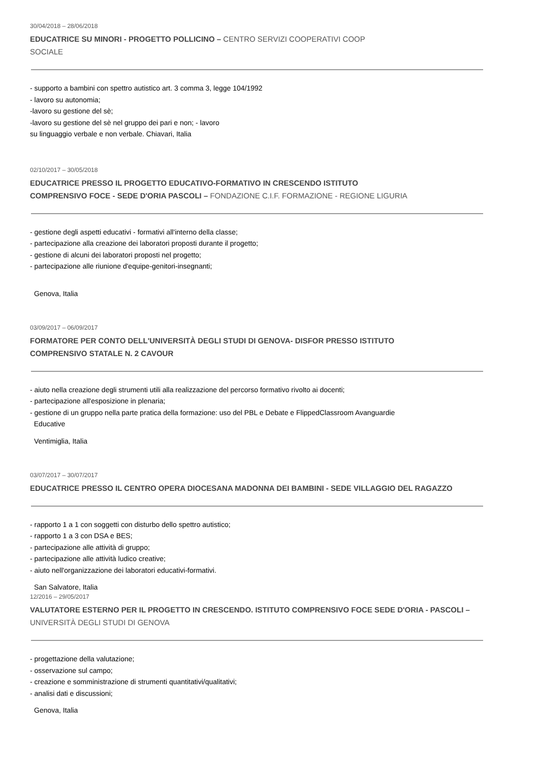30/04/2018 – 28/06/2018
EDUCATRICE SU MINORI - PROGETTO POLLICINO – CENTRO SERVIZI COOPERATIVI COOP SOCIALE
- supporto a bambini con spettro autistico art. 3 comma 3, legge 104/1992
- lavoro su autonomia;
-lavoro su gestione del sè;
-lavoro su gestione del sè nel gruppo dei pari e non; - lavoro
su linguaggio verbale e non verbale. Chiavari, Italia
02/10/2017 – 30/05/2018
EDUCATRICE PRESSO IL PROGETTO EDUCATIVO-FORMATIVO IN CRESCENDO ISTITUTO COMPRENSIVO FOCE - SEDE D'ORIA PASCOLI – FONDAZIONE C.I.F. FORMAZIONE - REGIONE LIGURIA
- gestione degli aspetti educativi - formativi all'interno della classe;
- partecipazione alla creazione dei laboratori proposti durante il progetto;
- gestione di alcuni dei laboratori proposti nel progetto;
- partecipazione alle riunione d'equipe-genitori-insegnanti;
Genova, Italia
03/09/2017 – 06/09/2017
FORMATORE PER CONTO DELL'UNIVERSITÀ DEGLI STUDI DI GENOVA- DISFOR PRESSO ISTITUTO COMPRENSIVO STATALE N. 2 CAVOUR
- aiuto nella creazione degli strumenti utili alla realizzazione del percorso formativo rivolto ai docenti;
- partecipazione all'esposizione in plenaria;
- gestione di un gruppo nella parte pratica della formazione: uso del PBL e Debate e FlippedClassroom Avanguardie
Educative
Ventimiglia, Italia
03/07/2017 – 30/07/2017
EDUCATRICE PRESSO IL CENTRO OPERA DIOCESANA MADONNA DEI BAMBINI - SEDE VILLAGGIO DEL RAGAZZO
- rapporto 1 a 1 con soggetti con disturbo dello spettro autistico;
- rapporto 1 a 3 con DSA e BES;
- partecipazione alle attività di gruppo;
- partecipazione alle attività ludico creative;
- aiuto nell'organizzazione dei laboratori educativi-formativi.
San Salvatore, Italia
12/2016 – 29/05/2017
VALUTATORE ESTERNO PER IL PROGETTO IN CRESCENDO. ISTITUTO COMPRENSIVO FOCE SEDE D'ORIA - PASCOLI – UNIVERSITÀ DEGLI STUDI DI GENOVA
- progettazione della valutazione;
- osservazione sul campo;
- creazione e somministrazione di strumenti quantitativi/qualitativi;
- analisi dati e discussioni;
Genova, Italia